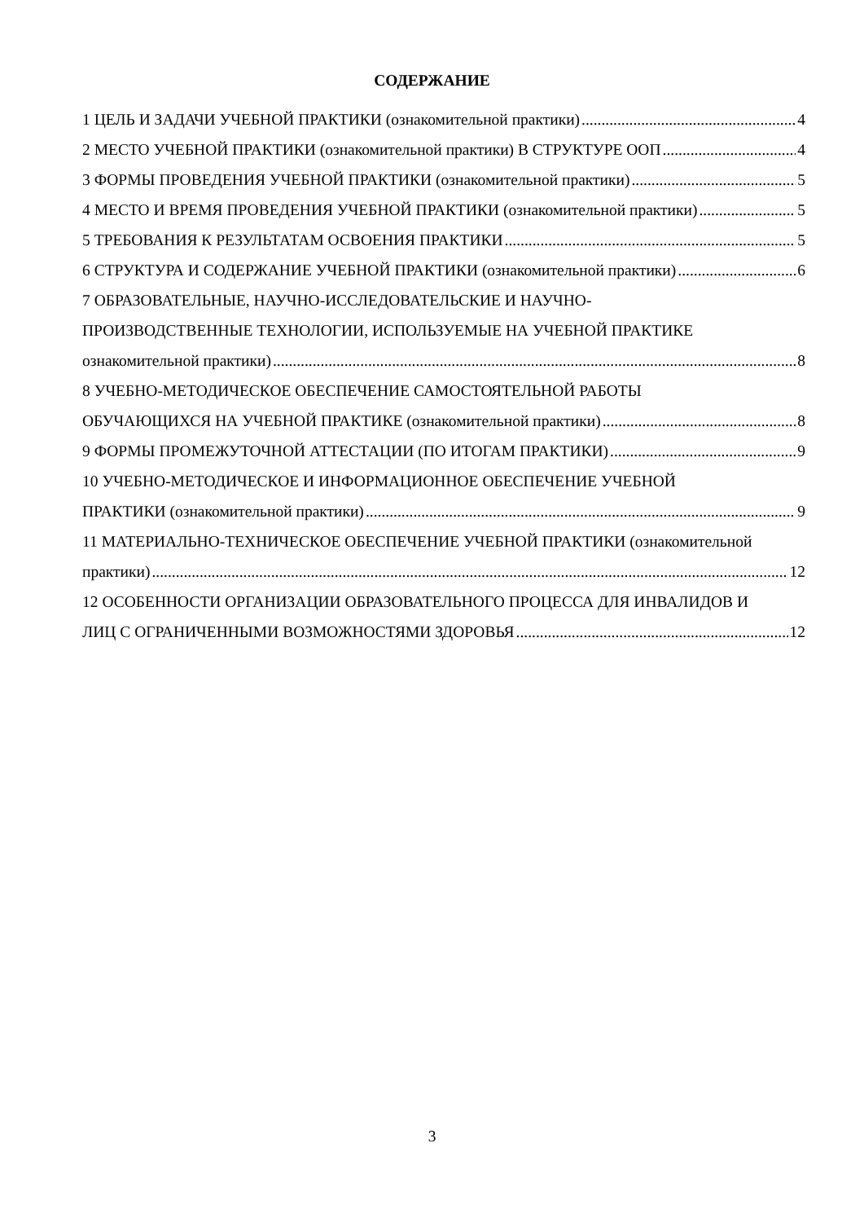СОДЕРЖАНИЕ
1 ЦЕЛЬ И ЗАДАЧИ УЧЕБНОЙ ПРАКТИКИ (ознакомительной практики) 4
2 МЕСТО УЧЕБНОЙ ПРАКТИКИ (ознакомительной практики) В СТРУКТУРЕ ООП 4
3 ФОРМЫ ПРОВЕДЕНИЯ УЧЕБНОЙ ПРАКТИКИ (ознакомительной практики) 5
4 МЕСТО И ВРЕМЯ ПРОВЕДЕНИЯ УЧЕБНОЙ ПРАКТИКИ (ознакомительной практики) 5
5 ТРЕБОВАНИЯ К РЕЗУЛЬТАТАМ ОСВОЕНИЯ ПРАКТИКИ 5
6 СТРУКТУРА И СОДЕРЖАНИЕ УЧЕБНОЙ ПРАКТИКИ (ознакомительной практики) 6
7 ОБРАЗОВАТЕЛЬНЫЕ, НАУЧНО-ИССЛЕДОВАТЕЛЬСКИЕ И НАУЧНО-
ПРОИЗВОДСТВЕННЫЕ ТЕХНОЛОГИИ, ИСПОЛЬЗУЕМЫЕ НА УЧЕБНОЙ ПРАКТИКЕ
ознакомительной практики) 8
8 УЧЕБНО-МЕТОДИЧЕСКОЕ ОБЕСПЕЧЕНИЕ САМОСТОЯТЕЛЬНОЙ РАБОТЫ
ОБУЧАЮЩИХСЯ НА УЧЕБНОЙ ПРАКТИКЕ (ознакомительной практики) 8
9 ФОРМЫ ПРОМЕЖУТОЧНОЙ АТТЕСТАЦИИ (ПО ИТОГАМ ПРАКТИКИ) 9
10 УЧЕБНО-МЕТОДИЧЕСКОЕ И ИНФОРМАЦИОННОЕ ОБЕСПЕЧЕНИЕ УЧЕБНОЙ
ПРАКТИКИ (ознакомительной практики) 9
11 МАТЕРИАЛЬНО-ТЕХНИЧЕСКОЕ ОБЕСПЕЧЕНИЕ УЧЕБНОЙ ПРАКТИКИ (ознакомительной
практики) 12
12 ОСОБЕННОСТИ ОРГАНИЗАЦИИ ОБРАЗОВАТЕЛЬНОГО ПРОЦЕССА ДЛЯ ИНВАЛИДОВ И
ЛИЦ С ОГРАНИЧЕННЫМИ ВОЗМОЖНОСТЯМИ ЗДОРОВЬЯ 12
3